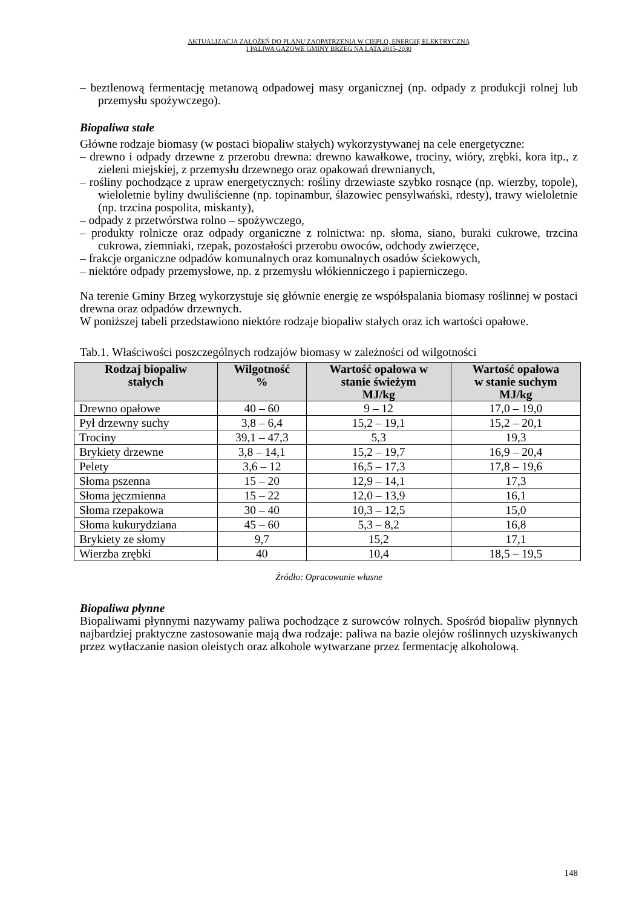AKTUALIZACJA ZAŁOŻEŃ DO PLANU ZAOPATRZENIA W CIEPŁO, ENERGIĘ ELEKTRYCZNĄ
I PALIWA GAZOWE GMINY BRZEG NA LATA 2015-2030
– beztlenową fermentację metanową odpadowej masy organicznej (np. odpady z produkcji rolnej lub przemysłu spożywczego).
Biopaliwa stałe
Główne rodzaje biomasy (w postaci biopaliw stałych) wykorzystywanej na cele energetyczne:
– drewno i odpady drzewne z przerobu drewna: drewno kawałkowe, trociny, wióry, zrębki, kora itp., z zieleni miejskiej, z przemysłu drzewnego oraz opakowań drewnianych,
– rośliny pochodzące z upraw energetycznych: rośliny drzewiaste szybko rosnące (np. wierzby, topole), wieloletnie byliny dwuliścienne (np. topinambur, ślazowiec pensylwański, rdesty), trawy wieloletnie (np. trzcina pospolita, miskanty),
– odpady z przetwórstwa rolno – spożywczego,
– produkty rolnicze oraz odpady organiczne z rolnictwa: np. słoma, siano, buraki cukrowe, trzcina cukrowa, ziemniaki, rzepak, pozostałości przerobu owoców, odchody zwierzęce,
– frakcje organiczne odpadów komunalnych oraz komunalnych osadów ściekowych,
– niektóre odpady przemysłowe, np. z przemysłu włókienniczego i papierniczego.
Na terenie Gminy Brzeg wykorzystuje się głównie energię ze współspalania biomasy roślinnej w postaci drewna oraz odpadów drzewnych.
W poniższej tabeli przedstawiono niektóre rodzaje biopaliw stałych oraz ich wartości opałowe.
Tab.1. Właściwości poszczególnych rodzajów biomasy w zależności od wilgotności
| Rodzaj biopaliw stałych | Wilgotność % | Wartość opałowa w stanie świeżym MJ/kg | Wartość opałowa w stanie suchym MJ/kg |
| --- | --- | --- | --- |
| Drewno opałowe | 40 – 60 | 9 – 12 | 17,0 – 19,0 |
| Pył drzewny suchy | 3,8 – 6,4 | 15,2 – 19,1 | 15,2 – 20,1 |
| Trociny | 39,1 – 47,3 | 5,3 | 19,3 |
| Brykiety drzewne | 3,8 – 14,1 | 15,2 – 19,7 | 16,9 – 20,4 |
| Pelety | 3,6 – 12 | 16,5 – 17,3 | 17,8 – 19,6 |
| Słoma pszenna | 15 – 20 | 12,9 – 14,1 | 17,3 |
| Słoma jęczmienna | 15 – 22 | 12,0 – 13,9 | 16,1 |
| Słoma rzepakowa | 30 – 40 | 10,3 – 12,5 | 15,0 |
| Słoma kukurydziana | 45 – 60 | 5,3 – 8,2 | 16,8 |
| Brykiety ze słomy | 9,7 | 15,2 | 17,1 |
| Wierzba zrębki | 40 | 10,4 | 18,5 – 19,5 |
Źródło: Opracowanie własne
Biopaliwa płynne
Biopaliwami płynnymi nazywamy paliwa pochodzące z surowców rolnych. Spośród biopaliw płynnych najbardziej praktyczne zastosowanie mają dwa rodzaje: paliwa na bazie olejów roślinnych uzyskiwanych przez wytłaczanie nasion oleistych oraz alkohole wytwarzane przez fermentację alkoholową.
148